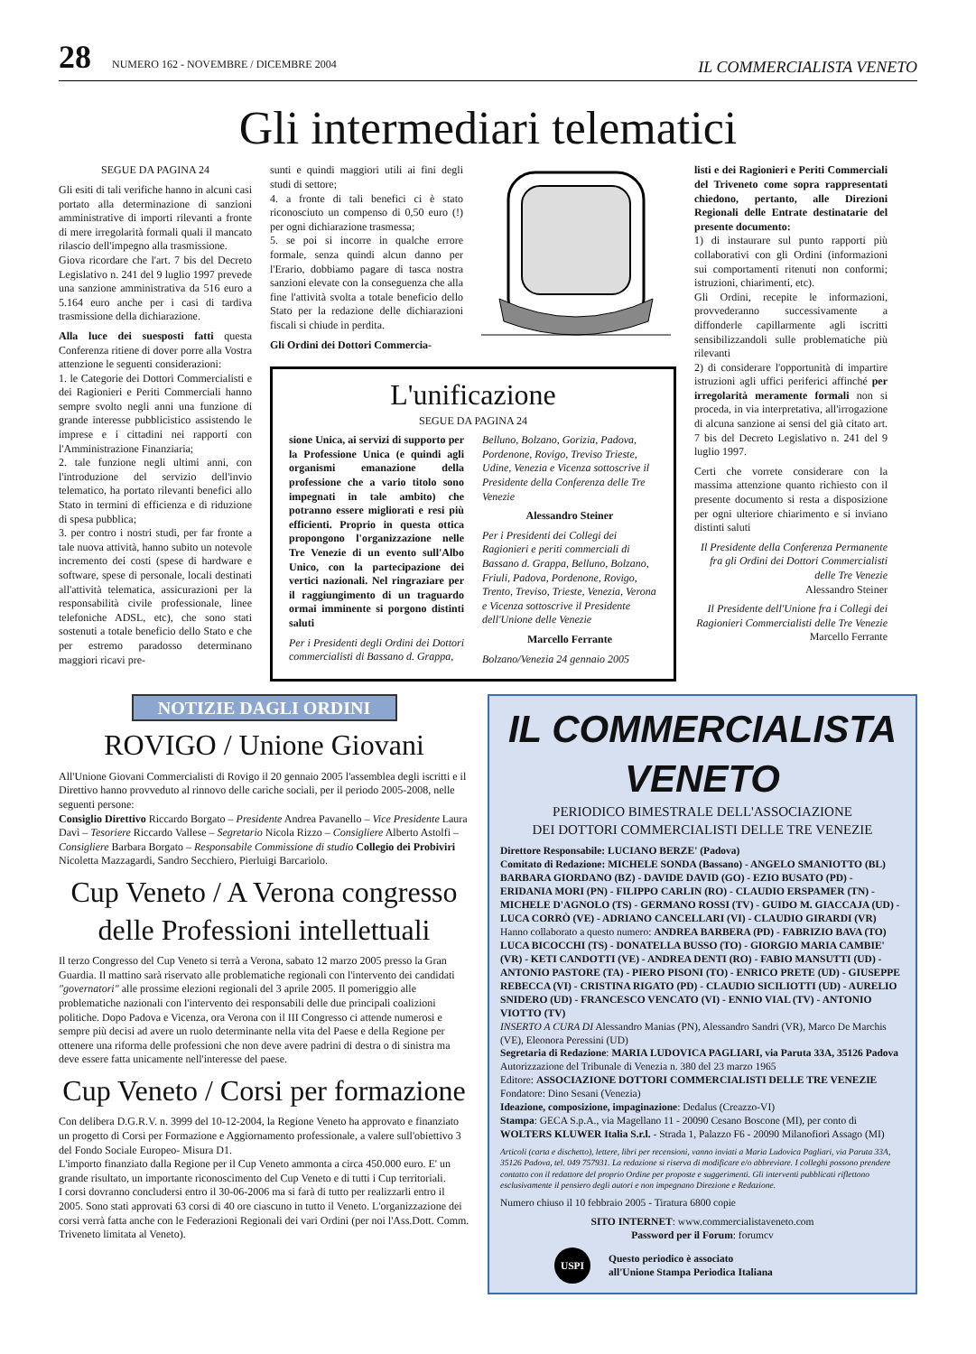28 NUMERO 162 - NOVEMBRE / DICEMBRE 2004
IL COMMERCIALISTA VENETO
Gli intermediari telematici
SEGUE DA PAGINA 24
Gli esiti di tali verifiche hanno in alcuni casi portato alla determinazione di sanzioni amministrative di importi rilevanti a fronte di mere irregolarità formali quali il mancato rilascio dell'impegno alla trasmissione.
Giova ricordare che l'art. 7 bis del Decreto Legislativo n. 241 del 9 luglio 1997 prevede una sanzione amministrativa da 516 euro a 5.164 euro anche per i casi di tardiva trasmissione della dichiarazione.
Alla luce dei suesposti fatti questa Conferenza ritiene di dover porre alla Vostra attenzione le seguenti considerazioni:
1. le Categorie dei Dottori Commercialisti e dei Ragionieri e Periti Commerciali hanno sempre svolto negli anni una funzione di grande interesse pubblicistico assistendo le imprese e i cittadini nei rapporti con l'Amministrazione Finanziaria;
2. tale funzione negli ultimi anni, con l'introduzione del servizio dell'invio telematico, ha portato rilevanti benefici allo Stato in termini di efficienza e di riduzione di spesa pubblica;
3. per contro i nostri studi, per far fronte a tale nuova attività, hanno subito un notevole incremento dei costi (spese di hardware e software, spese di personale, locali destinati all'attività telematica, assicurazioni per la responsabilità civile professionale, linee telefoniche ADSL, etc), che sono stati sostenuti a totale beneficio dello Stato e che per estremo paradosso determinano maggiori ricavi pre-
sunti e quindi maggiori utili ai fini degli studi di settore;
4. a fronte di tali benefici ci è stato riconosciuto un compenso di 0,50 euro (!) per ogni dichiarazione trasmessa;
5. se poi si incorre in qualche errore formale, senza quindi alcun danno per l'Erario, dobbiamo pagare di tasca nostra sanzioni elevate con la conseguenza che alla fine l'attività svolta a totale beneficio dello Stato per la redazione delle dichiarazioni fiscali si chiude in perdita.
Gli Ordini dei Dottori Commercia-
L'unificazione
SEGUE DA PAGINA 24
sione Unica, ai servizi di supporto per la Professione Unica (e quindi agli organismi emanazione della professione che a vario titolo sono impegnati in tale ambito) che potranno essere migliorati e resi più efficienti. Proprio in questa ottica propongono l'organizzazione nelle Tre Venezie di un evento sull'Albo Unico, con la partecipazione dei vertici nazionali. Nel ringraziare per il raggiungimento di un traguardo ormai imminente si porgono distinti saluti
Per i Presidenti degli Ordini dei Dottori commercialisti di Bassano d. Grappa,
Belluno, Bolzano, Gorizia, Padova, Pordenone, Rovigo, Treviso Trieste, Udine, Venezia e Vicenza sottoscrive il Presidente della Conferenza delle Tre Venezie
Alessandro Steiner
Per i Presidenti dei Collegi dei Ragionieri e periti commerciali di Bassano d. Grappa, Belluno, Bolzano, Friuli, Padova, Pordenone, Rovigo, Trento, Treviso, Trieste, Venezia, Verona e Vicenza sottoscrive il Presidente dell'Unione delle Venezie
Marcello Ferrante
Bolzano/Venezia 24 gennaio 2005
listi e dei Ragionieri e Periti Commerciali del Triveneto come sopra rappresentati chiedono, pertanto, alle Direzioni Regionali delle Entrate destinatarie del presente documento:
1) di instaurare sul punto rapporti più collaborativi con gli Ordini (informazioni sui comportamenti ritenuti non conformi; istruzioni, chiarimenti, etc).
Gli Ordini, recepite le informazioni, provvederanno successivamente a diffonderle capillarmente agli iscritti sensibilizzandoli sulle problematiche più rilevanti
2) di considerare l'opportunità di impartire istruzioni agli uffici periferici affinché per irregolarità meramente formali non si proceda, in via interpretativa, all'irrogazione di alcuna sanzione ai sensi del già citato art. 7 bis del Decreto Legislativo n. 241 del 9 luglio 1997.
Certi che vorrete considerare con la massima attenzione quanto richiesto con il presente documento si resta a disposizione per ogni ulteriore chiarimento e si inviano distinti saluti
Il Presidente della Conferenza Permanente fra gli Ordini dei Dottori Commercialisti delle Tre Venezie
Alessandro Steiner
Il Presidente dell'Unione fra i Collegi dei Ragionieri Commercialisti delle Tre Venezie
Marcello Ferrante
NOTIZIE DAGLI ORDINI
ROVIGO / Unione Giovani
All'Unione Giovani Commercialisti di Rovigo il 20 gennaio 2005 l'assemblea degli iscritti e il Direttivo hanno provveduto al rinnovo delle cariche sociali, per il periodo 2005-2008, nelle seguenti persone:
Consiglio Direttivo Riccardo Borgato – Presidente Andrea Pavanello – Vice Presidente Laura Davì – Tesoriere Riccardo Vallese – Segretario Nicola Rizzo – Consigliere Alberto Astolfi – Consigliere Barbara Borgato – Responsabile Commissione di studio Collegio dei Probiviri Nicoletta Mazzagardi, Sandro Secchiero, Pierluigi Barcariolo.
Cup Veneto / A Verona congresso delle Professioni intellettuali
Il terzo Congresso del Cup Veneto si terrà a Verona, sabato 12 marzo 2005 presso la Gran Guardia. Il mattino sarà riservato alle problematiche regionali con l'intervento dei candidati "governatori" alle prossime elezioni regionali del 3 aprile 2005. Il pomeriggio alle problematiche nazionali con l'intervento dei responsabili delle due principali coalizioni politiche. Dopo Padova e Vicenza, ora Verona con il III Congresso ci attende numerosi e sempre più decisi ad avere un ruolo determinante nella vita del Paese e della Regione per ottenere una riforma delle professioni che non deve avere padrini di destra o di sinistra ma deve essere fatta unicamente nell'interesse del paese.
Cup Veneto / Corsi per formazione
Con delibera D.G.R.V. n. 3999 del 10-12-2004, la Regione Veneto ha approvato e finanziato un progetto di Corsi per Formazione e Aggiornamento professionale, a valere sull'obiettivo 3 del Fondo Sociale Europeo- Misura D1.
L'importo finanziato dalla Regione per il Cup Veneto ammonta a circa 450.000 euro. E' un grande risultato, un importante riconoscimento del Cup Veneto e di tutti i Cup territoriali.
I corsi dovranno concludersi entro il 30-06-2006 ma si farà di tutto per realizzarli entro il 2005. Sono stati approvati 63 corsi di 40 ore ciascuno in tutto il Veneto. L'organizzazione dei corsi verrà fatta anche con le Federazioni Regionali dei vari Ordini (per noi l'Ass.Dott. Comm. Triveneto limitata al Veneto).
IL COMMERCIALISTA VENETO
PERIODICO BIMESTRALE DELL'ASSOCIAZIONE
DEI DOTTORI COMMERCIALISTI DELLE TRE VENEZIE
Direttore Responsabile: LUCIANO BERZE' (Padova)
Comitato di Redazione: MICHELE SONDA (Bassano) - ANGELO SMANIOTTO (BL) BARBARA GIORDANO (BZ) - DAVIDE DAVID (GO) - EZIO BUSATO (PD) - ERIDANIA MORI (PN) - FILIPPO CARLIN (RO) - CLAUDIO ERSPAMER (TN) - MICHELE D'AGNOLO (TS) - GERMANO ROSSI (TV) - GUIDO M. GIACCAJA (UD) - LUCA CORRÒ (VE) - ADRIANO CANCELLARI (VI) - CLAUDIO GIRARDI (VR)
Hanno collaborato a questo numero: ANDREA BARBERA (PD) - FABRIZIO BAVA (TO) LUCA BICOCCHI (TS) - DONATELLA BUSSO (TO) - GIORGIO MARIA CAMBIE' (VR) - KETI CANDOTTI (VE) - ANDREA DENTI (RO) - FABIO MANSUTTI (UD) - ANTONIO PASTORE (TA) - PIERO PISONI (TO) - ENRICO PRETE (UD) - GIUSEPPE REBECCA (VI) - CRISTINA RIGATO (PD) - CLAUDIO SICILIOTTI (UD) - AURELIO SNIDERO (UD) - FRANCESCO VENCATO (VI) - ENNIO VIAL (TV) - ANTONIO VIOTTO (TV)
INSERTO A CURA DI Alessandro Manias (PN), Alessandro Sandri (VR), Marco De Marchis (VE), Eleonora Peressini (UD)
Segretaria di Redazione: MARIA LUDOVICA PAGLIARI, via Paruta 33A, 35126 Padova
Autorizzazione del Tribunale di Venezia n. 380 del 23 marzo 1965
Editore: ASSOCIAZIONE DOTTORI COMMERCIALISTI DELLE TRE VENEZIE
Fondatore: Dino Sesani (Venezia)
Ideazione, composizione, impaginazione: Dedalus (Creazzo-VI)
Stampa: GECA S.p.A., via Magellano 11 - 20090 Cesano Boscone (MI), per conto di WOLTERS KLUWER Italia S.r.l. - Strada 1, Palazzo F6 - 20090 Milanofiori Assago (MI)
Articoli (carta e dischetto), lettere, libri per recensioni, vanno inviati a Maria Ludovica Pagliari, via Paruta 33A, 35126 Padova, tel. 049 757931. La redazione si riserva di modificare e/o abbreviare. I colleghi possono prendere contatto con il redattore del proprio Ordine per proposte e suggerimenti. Gli interventi pubblicati riflettono esclusivamente il pensiero degli autori e non impegnano Direzione e Redazione.
Numero chiuso il 10 febbraio 2005 - Tiratura 6800 copie
SITO INTERNET: www.commercialistaveneto.com
Password per il Forum: forumcv
USPI
Questo periodico è associato
all'Unione Stampa Periodica Italiana